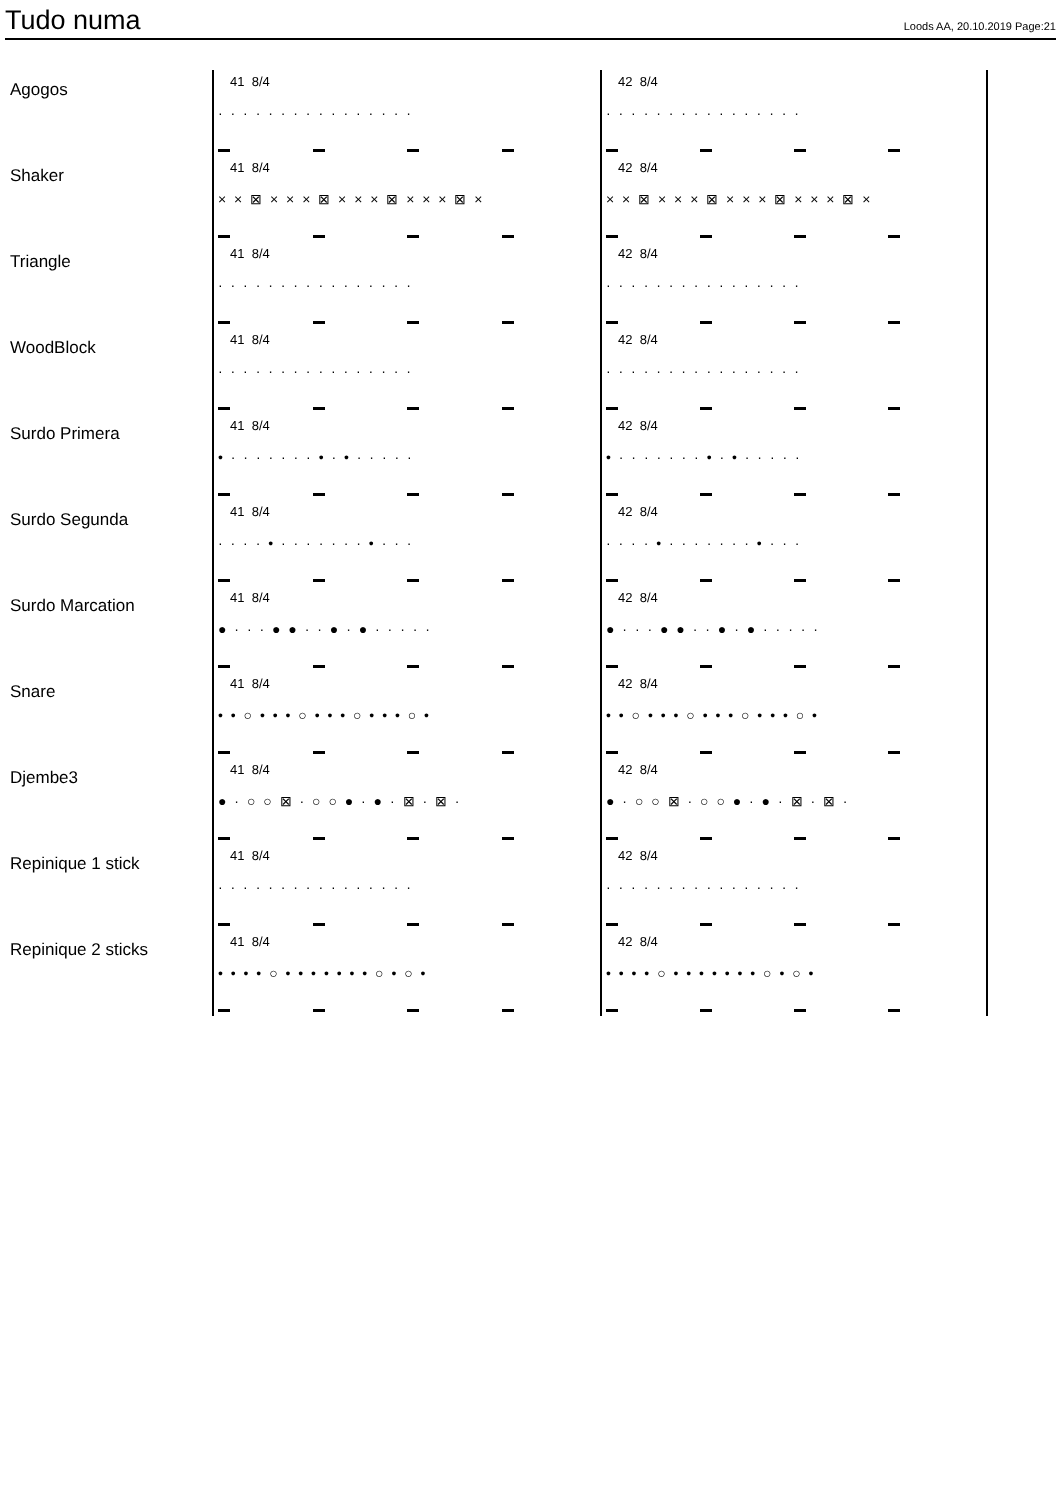Tudo numa
Loods AA, 20.10.2019 Page:21
Agogos
41 8/4
· · · · · · · · · · · · · · · ·
42 8/4
· · · · · · · · · · · · · · · ·
Shaker
41 8/4
× × ⊠ × × × ⊠ × × × ⊠ × × × ⊠ ×
42 8/4
× × ⊠ × × × ⊠ × × × ⊠ × × × ⊠ ×
Triangle
41 8/4
· · · · · · · · · · · · · · · ·
42 8/4
· · · · · · · · · · · · · · · ·
WoodBlock
41 8/4
· · · · · · · · · · · · · · · ·
42 8/4
· · · · · · · · · · · · · · · ·
Surdo Primera
41 8/4
• · · · · · · · • · • · · · · ·
42 8/4
• · · · · · · · • · • · · · · ·
Surdo Segunda
41 8/4
· · · · • · · · · · · · • · · ·
42 8/4
· · · · • · · · · · · · • · · ·
Surdo Marcation
41 8/4
● · · · ● ● · · ● · ● · · · · ·
42 8/4
● · · · ● ● · · ● · ● · · · · ·
Snare
41 8/4
• • ○ • • • ○ • • • ○ • • • ○ •
42 8/4
• • ○ • • • ○ • • • ○ • • • ○ •
Djembe3
41 8/4
● · ○ ○ ⊠ · ○ ○ ● · ● · ⊠ · ⊠ ·
42 8/4
● · ○ ○ ⊠ · ○ ○ ● · ● · ⊠ · ⊠ ·
Repinique 1 stick
41 8/4
· · · · · · · · · · · · · · · ·
42 8/4
· · · · · · · · · · · · · · · ·
Repinique 2 sticks
41 8/4
• • • • ○ • • • • • • • ○ • ○ •
42 8/4
• • • • ○ • • • • • • • ○ • ○ •